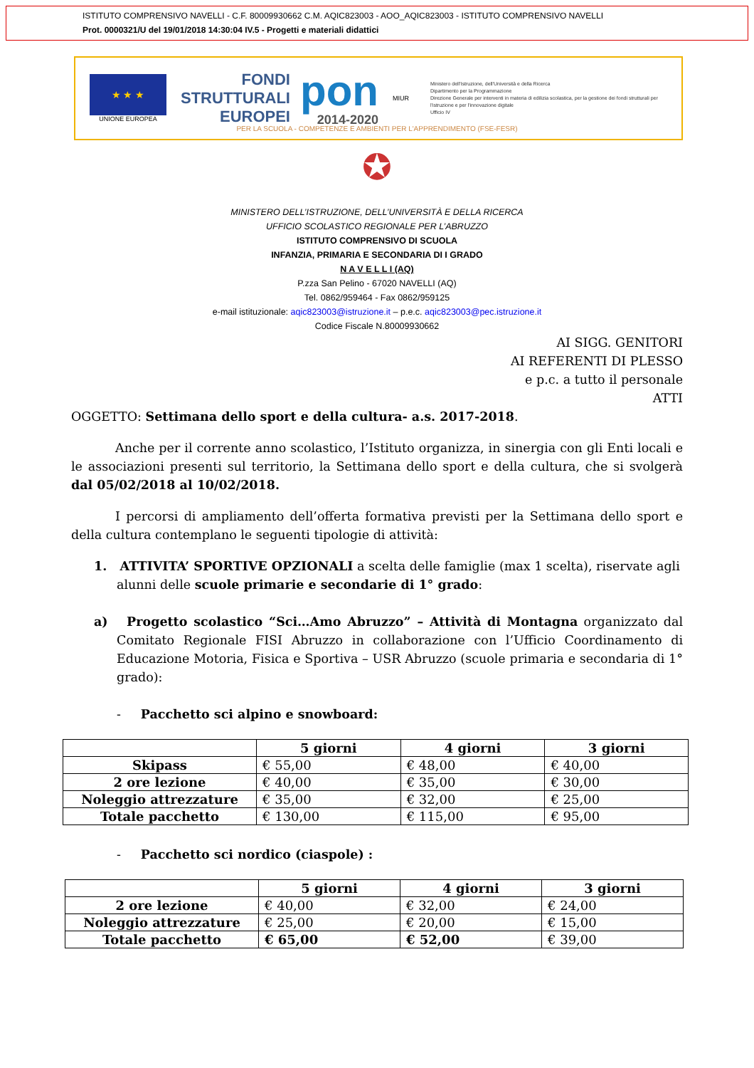ISTITUTO COMPRENSIVO NAVELLI - C.F. 80009930662 C.M. AQIC823003 - AOO_AQIC823003 - ISTITUTO COMPRENSIVO NAVELLI
Prot. 0000321/U del 19/01/2018 14:30:04 IV.5 - Progetti e materiali didattici
★ ★ ★
UNIONE EUROPEA
FONDI
STRUTTURALI
EUROPEI
pon
2014-2020
MIUR
Ministero dell'Istruzione, dell'Università e della Ricerca
Dipartimento per la Programmazione
Direzione Generale per interventi in materia di edilizia scolastica, per la gestione dei fondi strutturali per l'istruzione e per l'innovazione digitale
Ufficio IV
PER LA SCUOLA - COMPETENZE E AMBIENTI PER L'APPRENDIMENTO (FSE-FESR)
✪
MINISTERO DELL’ISTRUZIONE, DELL’UNIVERSITÀ E DELLA RICERCA
UFFICIO SCOLASTICO REGIONALE PER L’ABRUZZO
ISTITUTO COMPRENSIVO DI SCUOLA
INFANZIA, PRIMARIA E SECONDARIA DI I GRADO
N A V E L L I (AQ)
P.zza San Pelino - 67020 NAVELLI (AQ)
Tel. 0862/959464 - Fax 0862/959125
e-mail istituzionale: aqic823003@istruzione.it – p.e.c. aqic823003@pec.istruzione.it
Codice Fiscale N.80009930662
AI SIGG. GENITORI
AI REFERENTI DI PLESSO
e p.c. a tutto il personale
ATTI
OGGETTO: Settimana dello sport e della cultura- a.s. 2017-2018.
Anche per il corrente anno scolastico, l’Istituto organizza, in sinergia con gli Enti locali e le associazioni presenti sul territorio, la Settimana dello sport e della cultura, che si svolgerà dal 05/02/2018 al 10/02/2018.
I percorsi di ampliamento dell’offerta formativa previsti per la Settimana dello sport e della cultura contemplano le seguenti tipologie di attività:
1. ATTIVITA’ SPORTIVE OPZIONALI a scelta delle famiglie (max 1 scelta), riservate agli alunni delle scuole primarie e secondarie di 1° grado:
a) Progetto scolastico “Sci…Amo Abruzzo” – Attività di Montagna organizzato dal Comitato Regionale FISI Abruzzo in collaborazione con l’Ufficio Coordinamento di Educazione Motoria, Fisica e Sportiva – USR Abruzzo (scuole primaria e secondaria di 1° grado):
- Pacchetto sci alpino e snowboard:
| | 5 giorni | 4 giorni | 3 giorni |
| --- | --- | --- | --- |
| Skipass | € 55,00 | € 48,00 | € 40,00 |
| 2 ore lezione | € 40,00 | € 35,00 | € 30,00 |
| Noleggio attrezzature | € 35,00 | € 32,00 | € 25,00 |
| Totale pacchetto | € 130,00 | € 115,00 | € 95,00 |
- Pacchetto sci nordico (ciaspole) :
| | 5 giorni | 4 giorni | 3 giorni |
| --- | --- | --- | --- |
| 2 ore lezione | € 40,00 | € 32,00 | € 24,00 |
| Noleggio attrezzature | € 25,00 | € 20,00 | € 15,00 |
| Totale pacchetto | € 65,00 | € 52,00 | € 39,00 |